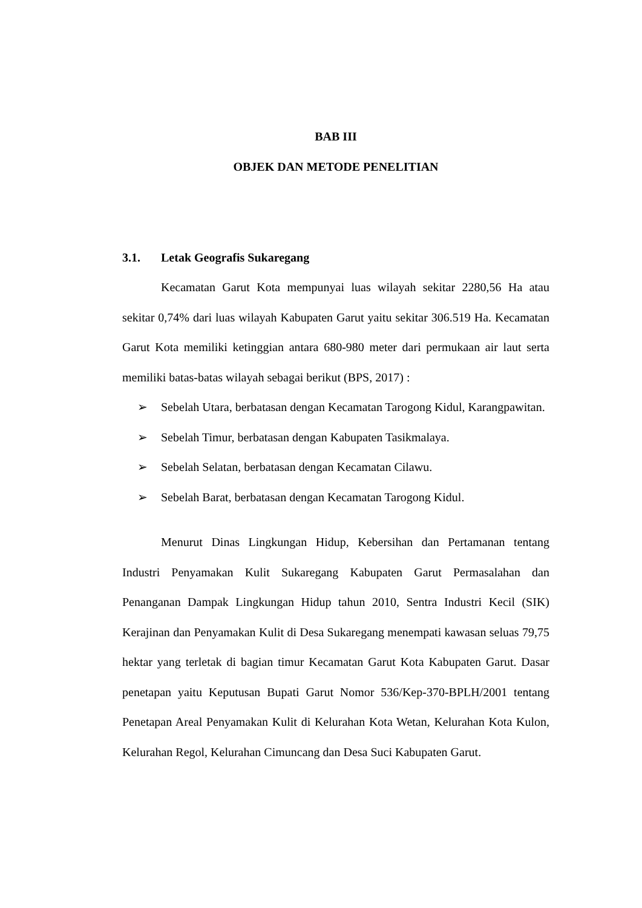BAB III
OBJEK DAN METODE PENELITIAN
3.1. Letak Geografis Sukaregang
Kecamatan Garut Kota mempunyai luas wilayah sekitar 2280,56 Ha atau sekitar 0,74% dari luas wilayah Kabupaten Garut yaitu sekitar 306.519 Ha. Kecamatan Garut Kota memiliki ketinggian antara 680-980 meter dari permukaan air laut serta memiliki batas-batas wilayah sebagai berikut (BPS, 2017) :
➢ Sebelah Utara, berbatasan dengan Kecamatan Tarogong Kidul, Karangpawitan.
➢ Sebelah Timur, berbatasan dengan Kabupaten Tasikmalaya.
➢ Sebelah Selatan, berbatasan dengan Kecamatan Cilawu.
➢ Sebelah Barat, berbatasan dengan Kecamatan Tarogong Kidul.
Menurut Dinas Lingkungan Hidup, Kebersihan dan Pertamanan tentang Industri Penyamakan Kulit Sukaregang Kabupaten Garut Permasalahan dan Penanganan Dampak Lingkungan Hidup tahun 2010, Sentra Industri Kecil (SIK) Kerajinan dan Penyamakan Kulit di Desa Sukaregang menempati kawasan seluas 79,75 hektar yang terletak di bagian timur Kecamatan Garut Kota Kabupaten Garut. Dasar penetapan yaitu Keputusan Bupati Garut Nomor 536/Kep-370-BPLH/2001 tentang Penetapan Areal Penyamakan Kulit di Kelurahan Kota Wetan, Kelurahan Kota Kulon, Kelurahan Regol, Kelurahan Cimuncang dan Desa Suci Kabupaten Garut.